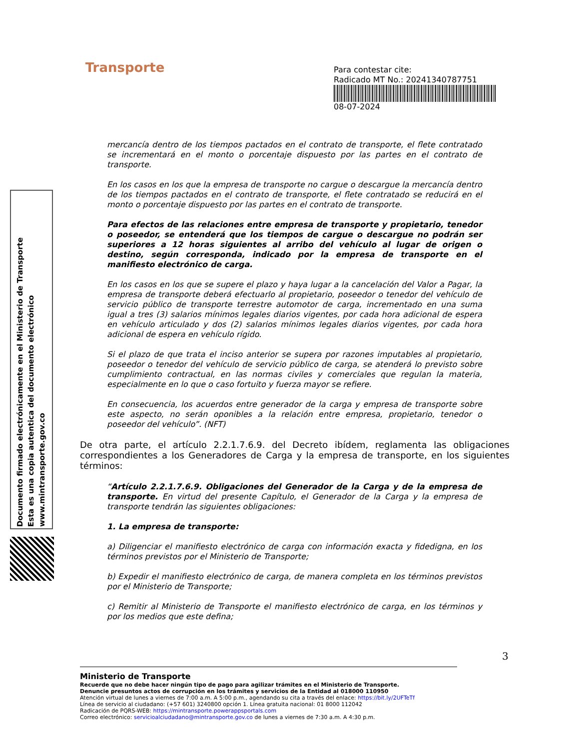Transporte
Para contestar cite:
Radicado MT No.: 20241340787751
08-07-2024
Documento firmado electrónicamente en el Ministerio de Transporte
Esta es una copia autentica del documento electrónico
www.mintransporte.gov.co
mercancía dentro de los tiempos pactados en el contrato de transporte, el flete contratado se incrementará en el monto o porcentaje dispuesto por las partes en el contrato de transporte.
En los casos en los que la empresa de transporte no cargue o descargue la mercancía dentro de los tiempos pactados en el contrato de transporte, el flete contratado se reducirá en el monto o porcentaje dispuesto por las partes en el contrato de transporte.
Para efectos de las relaciones entre empresa de transporte y propietario, tenedor o poseedor, se entenderá que los tiempos de cargue o descargue no podrán ser superiores a 12 horas siguientes al arribo del vehículo al lugar de origen o destino, según corresponda, indicado por la empresa de transporte en el manifiesto electrónico de carga.
En los casos en los que se supere el plazo y haya lugar a la cancelación del Valor a Pagar, la empresa de transporte deberá efectuarlo al propietario, poseedor o tenedor del vehículo de servicio público de transporte terrestre automotor de carga, incrementado en una suma igual a tres (3) salarios mínimos legales diarios vigentes, por cada hora adicional de espera en vehículo articulado y dos (2) salarios mínimos legales diarios vigentes, por cada hora adicional de espera en vehículo rígido.
Si el plazo de que trata el inciso anterior se supera por razones imputables al propietario, poseedor o tenedor del vehículo de servicio público de carga, se atenderá lo previsto sobre cumplimiento contractual, en las normas civiles y comerciales que regulan la materia, especialmente en lo que o caso fortuito y fuerza mayor se refiere.
En consecuencia, los acuerdos entre generador de la carga y empresa de transporte sobre este aspecto, no serán oponibles a la relación entre empresa, propietario, tenedor o poseedor del vehículo”. (NFT)
De otra parte, el artículo 2.2.1.7.6.9. del Decreto ibídem, reglamenta las obligaciones correspondientes a los Generadores de Carga y la empresa de transporte, en los siguientes términos:
“Artículo 2.2.1.7.6.9. Obligaciones del Generador de la Carga y de la empresa de transporte. En virtud del presente Capítulo, el Generador de la Carga y la empresa de transporte tendrán las siguientes obligaciones:
1. La empresa de transporte:
a) Diligenciar el manifiesto electrónico de carga con información exacta y fidedigna, en los términos previstos por el Ministerio de Transporte;
b) Expedir el manifiesto electrónico de carga, de manera completa en los términos previstos por el Ministerio de Transporte;
c) Remitir al Ministerio de Transporte el manifiesto electrónico de carga, en los términos y por los medios que este defina;
3
Ministerio de Transporte
Recuerde que no debe hacer ningún tipo de pago para agilizar trámites en el Ministerio de Transporte.
Denuncie presuntos actos de corrupción en los trámites y servicios de la Entidad al 018000 110950
Atención virtual de lunes a viernes de 7:00 a.m. A 5:00 p.m., agendando su cita a través del enlace: https://bit.ly/2UFTeTf
Línea de servicio al ciudadano: (+57 601) 3240800 opción 1. Línea gratuita nacional: 01 8000 112042
Radicación de PQRS-WEB: https://mintransporte.powerappsportals.com
Correo electrónico: servicioalciudadano@mintransporte.gov.co de lunes a viernes de 7:30 a.m. A 4:30 p.m.